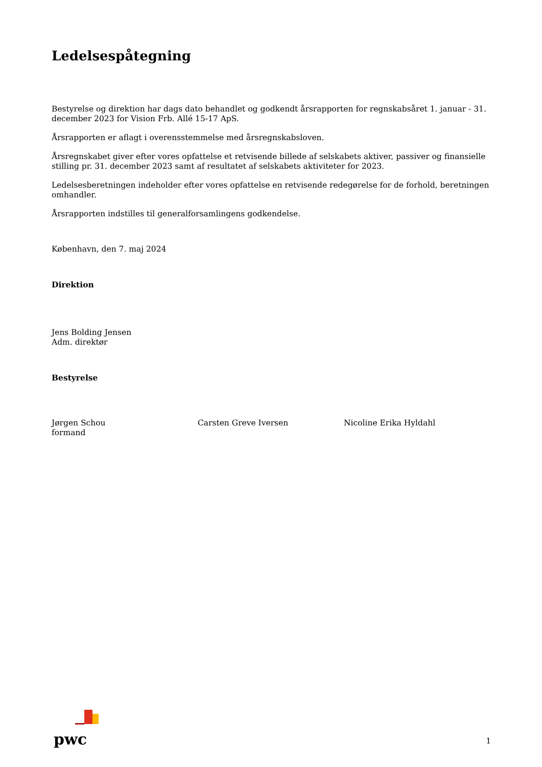Ledelsespåtegning
Bestyrelse og direktion har dags dato behandlet og godkendt årsrapporten for regnskabsåret 1. januar - 31. december 2023 for Vision Frb. Allé 15-17 ApS.
Årsrapporten er aflagt i overensstemmelse med årsregnskabsloven.
Årsregnskabet giver efter vores opfattelse et retvisende billede af selskabets aktiver, passiver og finansielle stilling pr. 31. december 2023 samt af resultatet af selskabets aktiviteter for 2023.
Ledelsesberetningen indeholder efter vores opfattelse en retvisende redegørelse for de forhold, beretningen omhandler.
Årsrapporten indstilles til generalforsamlingens godkendelse.
København, den 7. maj 2024
Direktion
Jens Bolding Jensen
Adm. direktør
Bestyrelse
Jørgen Schou
formand
Carsten Greve Iversen Nicoline Erika Hyldahl
pwc 1